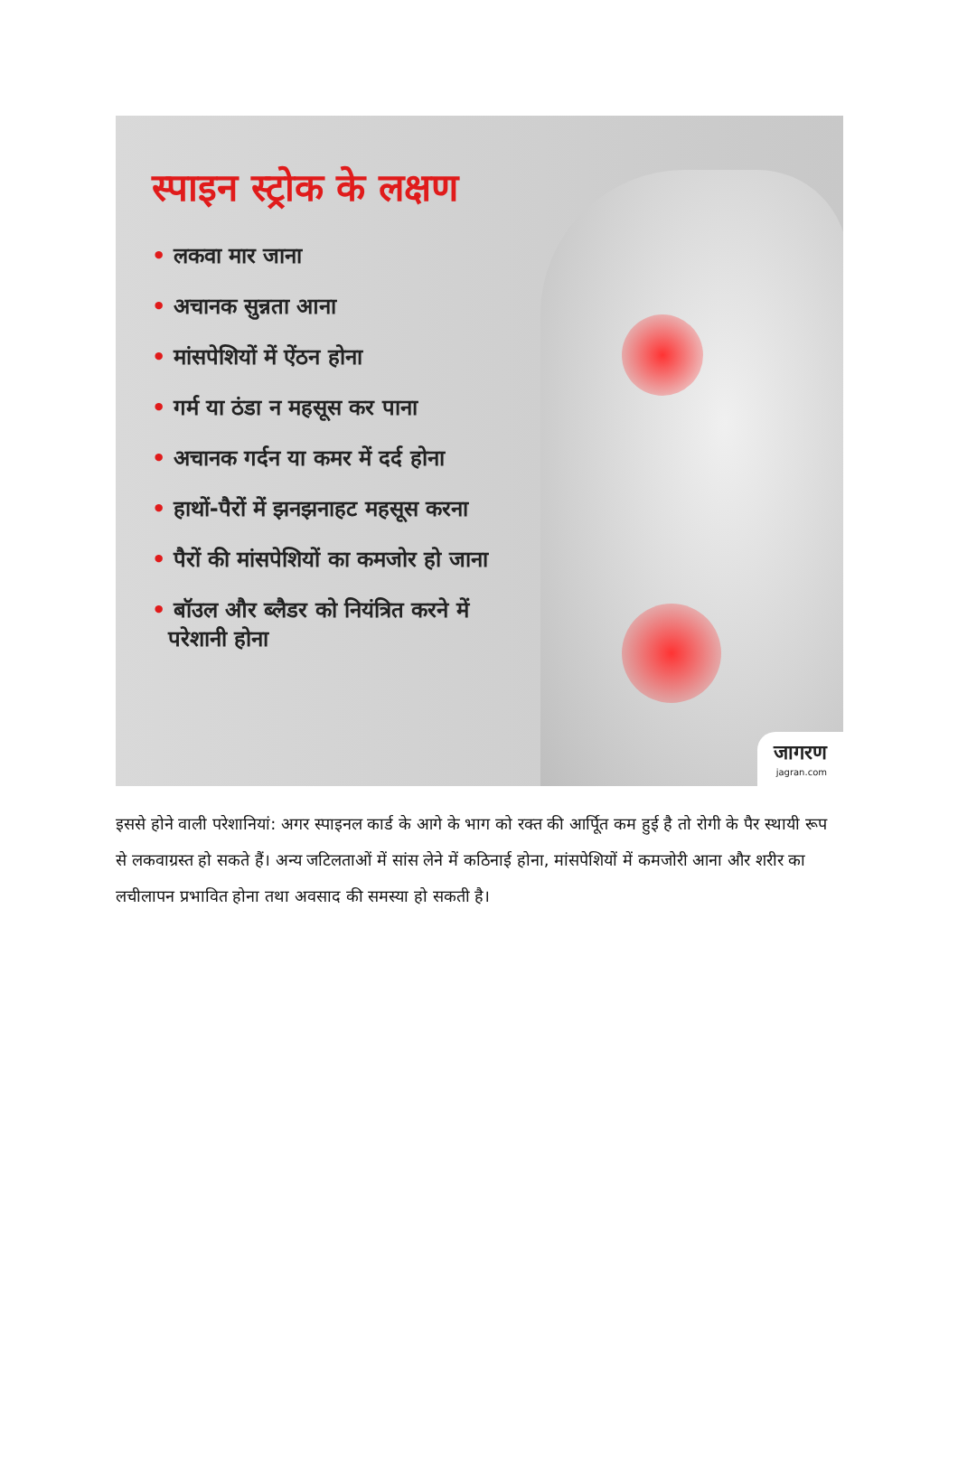स्पाइन स्ट्रोक के लक्षण
• लकवा मार जाना
• अचानक सुन्नता आना
• मांसपेशियों में ऐंठन होना
• गर्म या ठंडा न महसूस कर पाना
• अचानक गर्दन या कमर में दर्द होना
• हाथों-पैरों में झनझनाहट महसूस करना
• पैरों की मांसपेशियों का कमजोर हो जाना
• बॉउल और ब्लैडर को नियंत्रित करने में परेशानी होना
जागरण
jagran.com
इससे होने वाली परेशानियां: अगर स्पाइनल कार्ड के आगे के भाग को रक्त की आर्पूित कम हुई है तो रोगी के पैर स्थायी रूप से लकवाग्रस्त हो सकते हैं। अन्य जटिलताओं में सांस लेने में कठिनाई होना, मांसपेशियों में कमजोरी आना और शरीर का लचीलापन प्रभावित होना तथा अवसाद की समस्या हो सकती है।